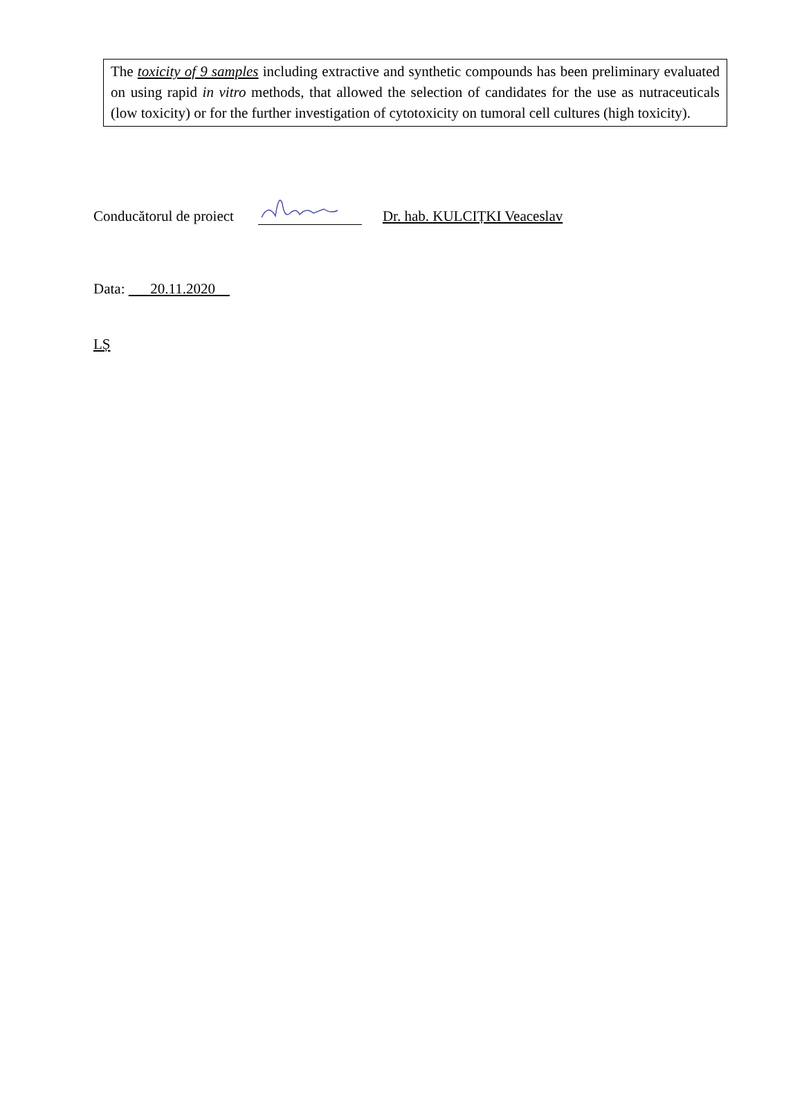The toxicity of 9 samples including extractive and synthetic compounds has been preliminary evaluated on using rapid in vitro methods, that allowed the selection of candidates for the use as nutraceuticals (low toxicity) or for the further investigation of cytotoxicity on tumoral cell cultures (high toxicity).
Conducătorul de proiect
Dr. hab. KULCIȚKI Veaceslav
Data: 20.11.2020
LȘ